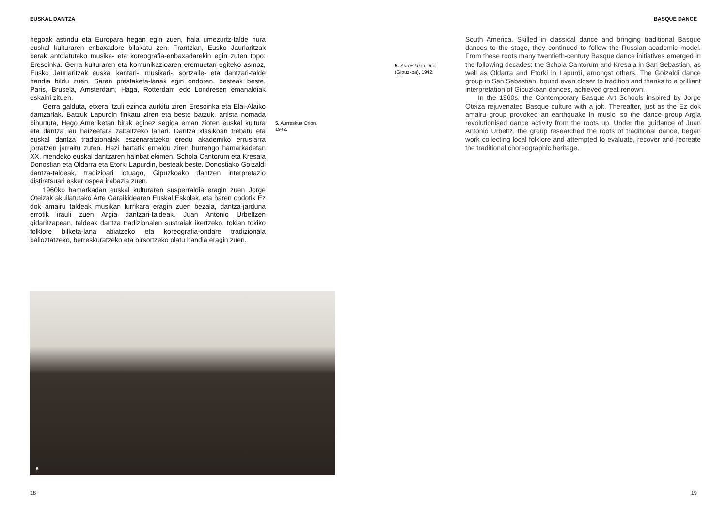EUSKAL DANTZA BASQUE DANCE
hegoak astindu eta Europara hegan egin zuen, hala umezurtz-talde hura euskal kulturaren enbaxadore bilakatu zen. Frantzian, Eusko Jaurlaritzak berak antolatutako musika- eta koreografia-enbaxadarekin egin zuten topo: Eresoinka. Gerra kulturaren eta komunikazioaren eremuetan egiteko asmoz, Eusko Jaurlaritzak euskal kantari-, musikari-, sortzaile- eta dantzari-talde handia bildu zuen. Saran prestaketa-lanak egin ondoren, besteak beste, Paris, Brusela, Amsterdam, Haga, Rotterdam edo Londresen emanaldiak eskaini zituen.
Gerra galduta, etxera itzuli ezinda aurkitu ziren Eresoinka eta Elai-Alaiko dantzariak. Batzuk Lapurdin finkatu ziren eta beste batzuk, artista nomada bihurtuta, Hego Ameriketan birak eginez segida eman zioten euskal kultura eta dantza lau haizeetara zabaltzeko lanari. Dantza klasikoan trebatu eta euskal dantza tradizionalak eszenaratzeko eredu akademiko errusiarra jorratzen jarraitu zuten. Hazi hartatik ernaldu ziren hurrengo hamarkadetan XX. mendeko euskal dantzaren hainbat ekimen. Schola Cantorum eta Kresala Donostian eta Oldarra eta Etorki Lapurdin, besteak beste. Donostiako Goizaldi dantza-taldeak, tradizioari lotuago, Gipuzkoako dantzen interpretazio distiratsuari esker ospea irabazia zuen.
1960ko hamarkadan euskal kulturaren susperraldia eragin zuen Jorge Oteizak akuilatutako Arte Garaikidearen Euskal Eskolak, eta haren ondotik Ez dok amairu taldeak musikan lurrikara eragin zuen bezala, dantza-jarduna errotik irauli zuen Argia dantzari-taldeak. Juan Antonio Urbeltzen gidaritzapean, taldeak dantza tradizionalen sustraiak ikertzeko, tokian tokiko folklore bilketa-lana abiatzeko eta koreografia-ondare tradizionala balioztatzeko, berreskuratzeko eta birsortzeko olatu handia eragin zuen.
5. Aurreskua Orion, 1942.
5. Aurresku in Orio (Gipuzkoa), 1942.
South America. Skilled in classical dance and bringing traditional Basque dances to the stage, they continued to follow the Russian-academic model. From these roots many twentieth-century Basque dance initiatives emerged in the following decades: the Schola Cantorum and Kresala in San Sebastian, as well as Oldarra and Etorki in Lapurdi, amongst others. The Goizaldi dance group in San Sebastian, bound even closer to tradition and thanks to a brilliant interpretation of Gipuzkoan dances, achieved great renown.
In the 1960s, the Contemporary Basque Art Schools inspired by Jorge Oteiza rejuvenated Basque culture with a jolt. Thereafter, just as the Ez dok amairu group provoked an earthquake in music, so the dance group Argia revolutionised dance activity from the roots up. Under the guidance of Juan Antonio Urbeltz, the group researched the roots of traditional dance, began work collecting local folklore and attempted to evaluate, recover and recreate the traditional choreographic heritage.
5
18 19